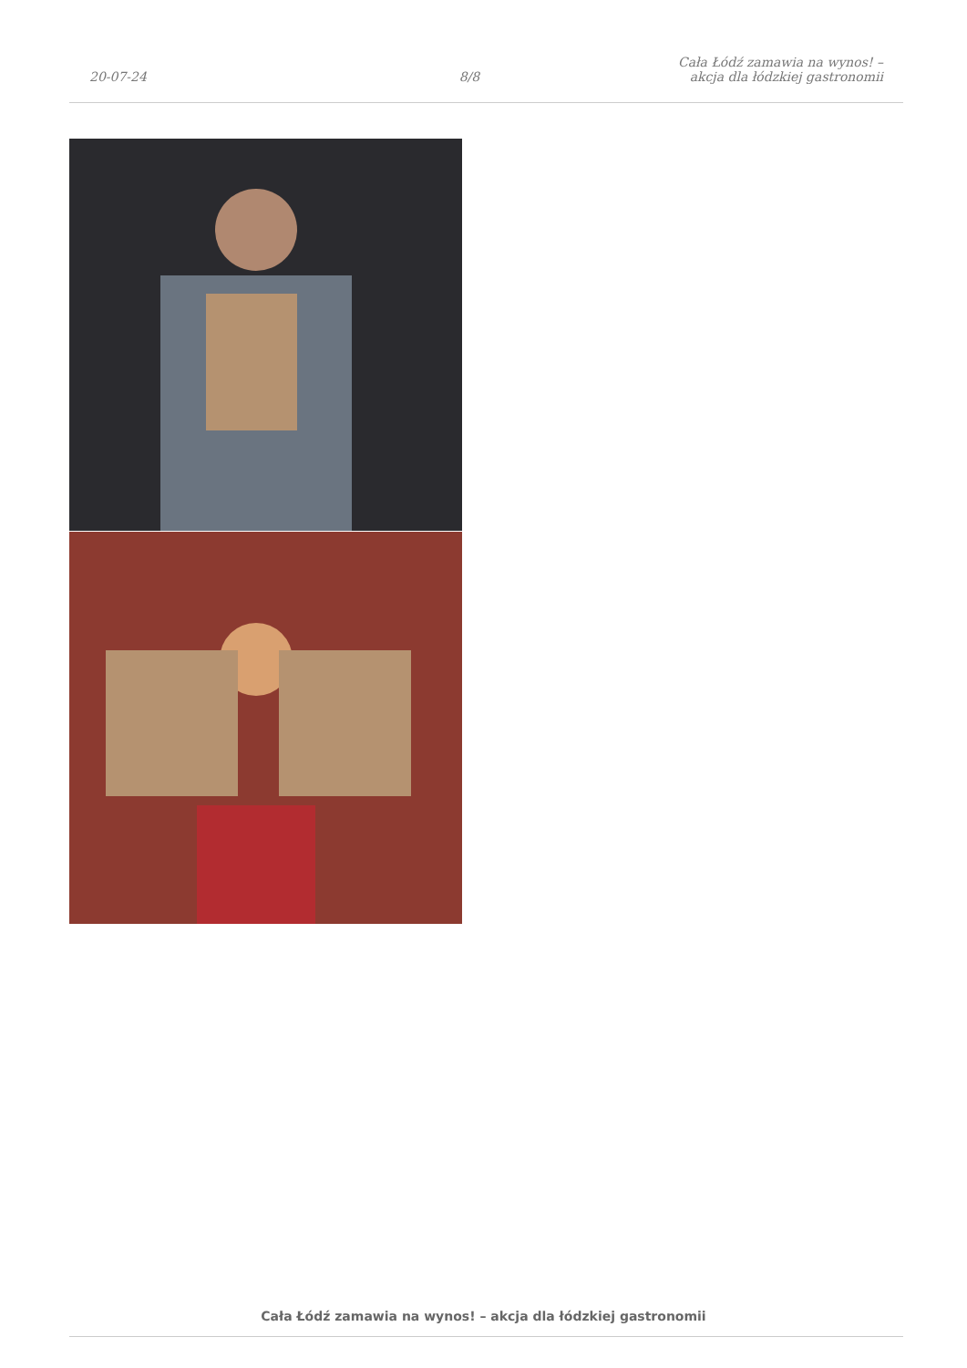20-07-24 8/8 Cała Łódź zamawia na wynos! – akcja dla łódzkiej gastronomii
Cała Łódź zamawia na wynos! – akcja dla łódzkiej gastronomii